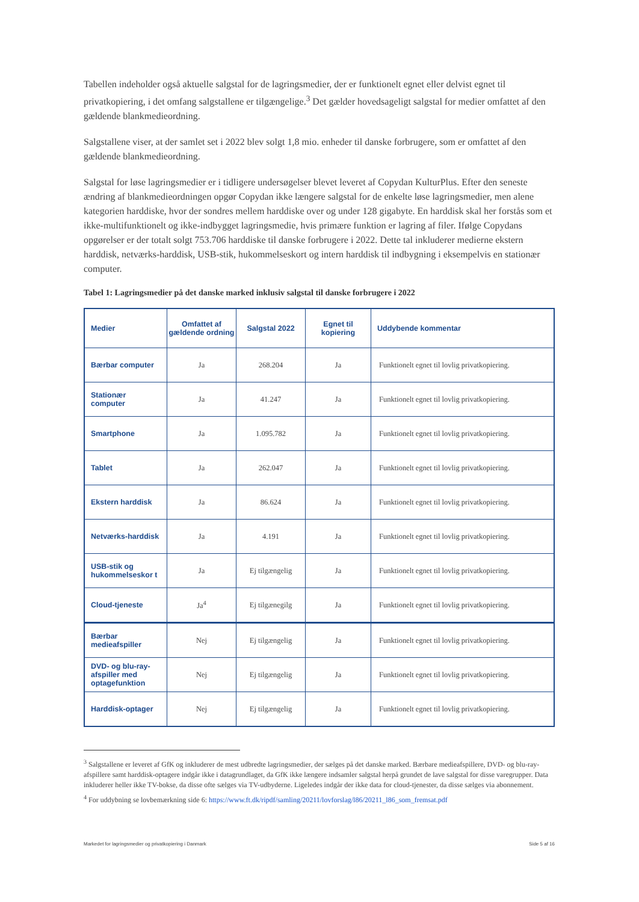Tabellen indeholder også aktuelle salgstal for de lagringsmedier, der er funktionelt egnet eller delvist egnet til privatkopiering, i det omfang salgstallene er tilgængelige.<sup>3</sup> Det gælder hovedsageligt salgstal for medier omfattet af den gældende blankmedieordning.
Salgstallene viser, at der samlet set i 2022 blev solgt 1,8 mio. enheder til danske forbrugere, som er omfattet af den gældende blankmedieordning.
Salgstal for løse lagringsmedier er i tidligere undersøgelser blevet leveret af Copydan KulturPlus. Efter den seneste ændring af blankmedieordningen opgør Copydan ikke længere salgstal for de enkelte løse lagringsmedier, men alene kategorien harddiske, hvor der sondres mellem harddiske over og under 128 gigabyte. En harddisk skal her forstås som et ikke-multifunktionelt og ikke-indbygget lagringsmedie, hvis primære funktion er lagring af filer. Ifølge Copydans opgørelser er der totalt solgt 753.706 harddiske til danske forbrugere i 2022. Dette tal inkluderer medierne ekstern harddisk, netværks-harddisk, USB-stik, hukommelseskort og intern harddisk til indbygning i eksempelvis en stationær computer.
Tabel 1: Lagringsmedier på det danske marked inklusiv salgstal til danske forbrugere i 2022
| Medier | Omfattet af gældende ordning | Salgstal 2022 | Egnet til kopiering | Uddybende kommentar |
| --- | --- | --- | --- | --- |
| Bærbar computer | Ja | 268.204 | Ja | Funktionelt egnet til lovlig privatkopiering. |
| Stationær computer | Ja | 41.247 | Ja | Funktionelt egnet til lovlig privatkopiering. |
| Smartphone | Ja | 1.095.782 | Ja | Funktionelt egnet til lovlig privatkopiering. |
| Tablet | Ja | 262.047 | Ja | Funktionelt egnet til lovlig privatkopiering. |
| Ekstern harddisk | Ja | 86.624 | Ja | Funktionelt egnet til lovlig privatkopiering. |
| Netværks-harddisk | Ja | 4.191 | Ja | Funktionelt egnet til lovlig privatkopiering. |
| USB-stik og hukommelseskor t | Ja | Ej tilgængelig | Ja | Funktionelt egnet til lovlig privatkopiering. |
| Cloud-tjeneste | Ja<sup>4</sup> | Ej tilgænegilg | Ja | Funktionelt egnet til lovlig privatkopiering. |
| Bærbar medieafspiller | Nej | Ej tilgængelig | Ja | Funktionelt egnet til lovlig privatkopiering. |
| DVD- og blu-ray-afspiller med optagefunktion | Nej | Ej tilgængelig | Ja | Funktionelt egnet til lovlig privatkopiering. |
| Harddisk-optager | Nej | Ej tilgængelig | Ja | Funktionelt egnet til lovlig privatkopiering. |
<sup>3</sup> Salgstallene er leveret af GfK og inkluderer de mest udbredte lagringsmedier, der sælges på det danske marked. Bærbare medieafspillere, DVD- og blu-ray-afspillere samt harddisk-optagere indgår ikke i datagrundlaget, da GfK ikke længere indsamler salgstal herpå grundet de lave salgstal for disse varegrupper. Data inkluderer heller ikke TV-bokse, da disse ofte sælges via TV-udbyderne. Ligeledes indgår der ikke data for cloud-tjenester, da disse sælges via abonnement.
<sup>4</sup> For uddybning se lovbemærkning side 6: https://www.ft.dk/ripdf/samling/20211/lovforslag/l86/20211_l86_som_fremsat.pdf
Markedet for lagringsmedier og privatkopiering i Danmark Side 5 af 16